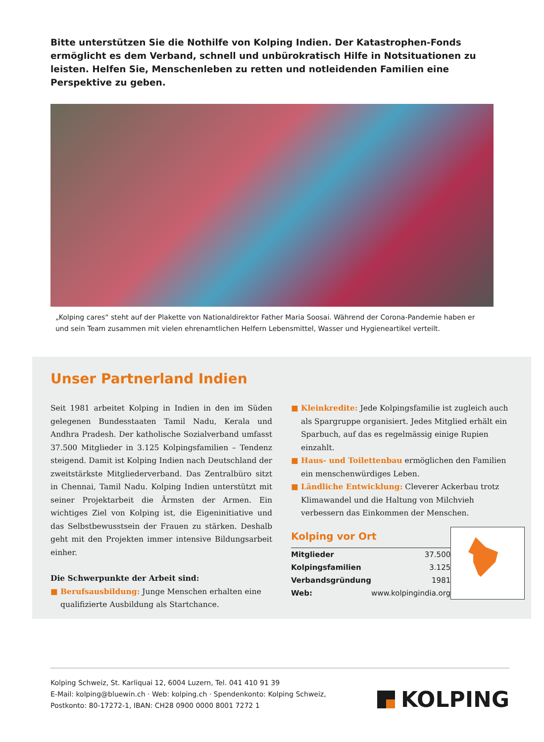Bitte unterstützen Sie die Nothilfe von Kolping Indien. Der Katastrophen-Fonds ermöglicht es dem Verband, schnell und unbürokratisch Hilfe in Notsituationen zu leisten. Helfen Sie, Menschenleben zu retten und notleidenden Familien eine Perspektive zu geben.
„Kolping cares“ steht auf der Plakette von Nationaldirektor Father Maria Soosai. Während der Corona-Pandemie haben er und sein Team zusammen mit vielen ehrenamtlichen Helfern Lebensmittel, Wasser und Hygieneartikel verteilt.
Unser Partnerland Indien
Seit 1981 arbeitet Kolping in Indien in den im Süden gelegenen Bundesstaaten Tamil Nadu, Kerala und Andhra Pradesh. Der katholische Sozialverband umfasst 37.500 Mitglieder in 3.125 Kolpingsfamilien – Tendenz steigend. Damit ist Kolping Indien nach Deutschland der zweitstärkste Mitgliederverband. Das Zentralbüro sitzt in Chennai, Tamil Nadu. Kolping Indien unterstützt mit seiner Projektarbeit die Ärmsten der Armen. Ein wichtiges Ziel von Kolping ist, die Eigeninitiative und das Selbstbewusstsein der Frauen zu stärken. Deshalb geht mit den Projekten immer intensive Bildungsarbeit einher.
Die Schwerpunkte der Arbeit sind:
■ Berufsausbildung: Junge Menschen erhalten eine qualifizierte Ausbildung als Startchance.
■ Kleinkredite: Jede Kolpingsfamilie ist zugleich auch als Spargruppe organisiert. Jedes Mitglied erhält ein Sparbuch, auf das es regelmässig einige Rupien einzahlt.
■ Haus- und Toilettenbau ermöglichen den Familien ein menschenwürdiges Leben.
■ Ländliche Entwicklung: Cleverer Ackerbau trotz Klimawandel und die Haltung von Milchvieh verbessern das Einkommen der Menschen.
Kolping vor Ort
| Mitglieder | 37.500 |
| Kolpingsfamilien | 3.125 |
| Verbandsgründung | 1981 |
| Web: | www.kolpingindia.org |
Kolping Schweiz, St. Karliquai 12, 6004 Luzern, Tel. 041 410 91 39
E-Mail: kolping@bluewin.ch · Web: kolping.ch · Spendenkonto: Kolping Schweiz,
Postkonto: 80-17272-1, IBAN: CH28 0900 0000 8001 7272 1
KOLPING